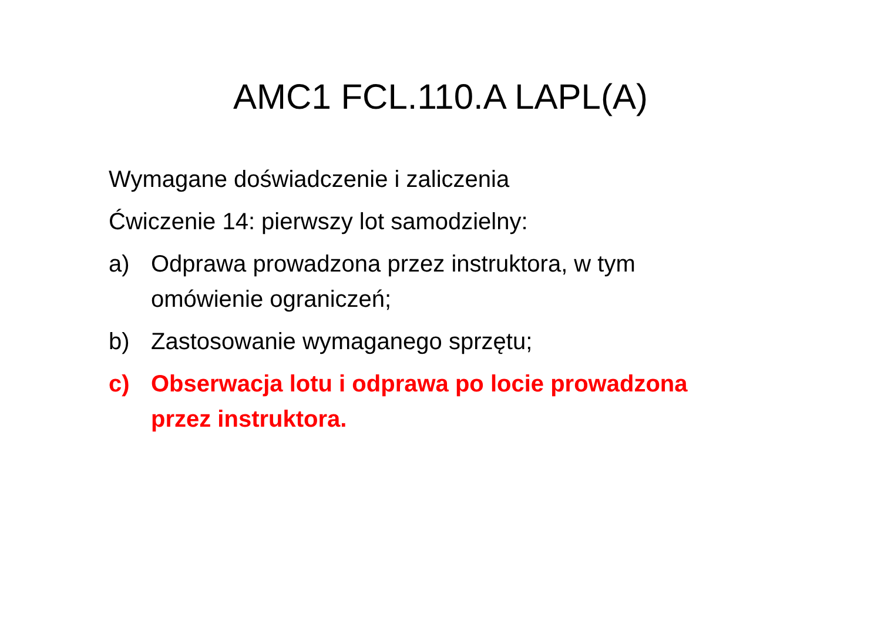AMC1 FCL.110.A LAPL(A)
Wymagane doświadczenie i zaliczenia
Ćwiczenie 14: pierwszy lot samodzielny:
a) Odprawa prowadzona przez instruktora, w tym omówienie ograniczeń;
b) Zastosowanie wymaganego sprzętu;
c) Obserwacja lotu i odprawa po locie prowadzona przez instruktora.